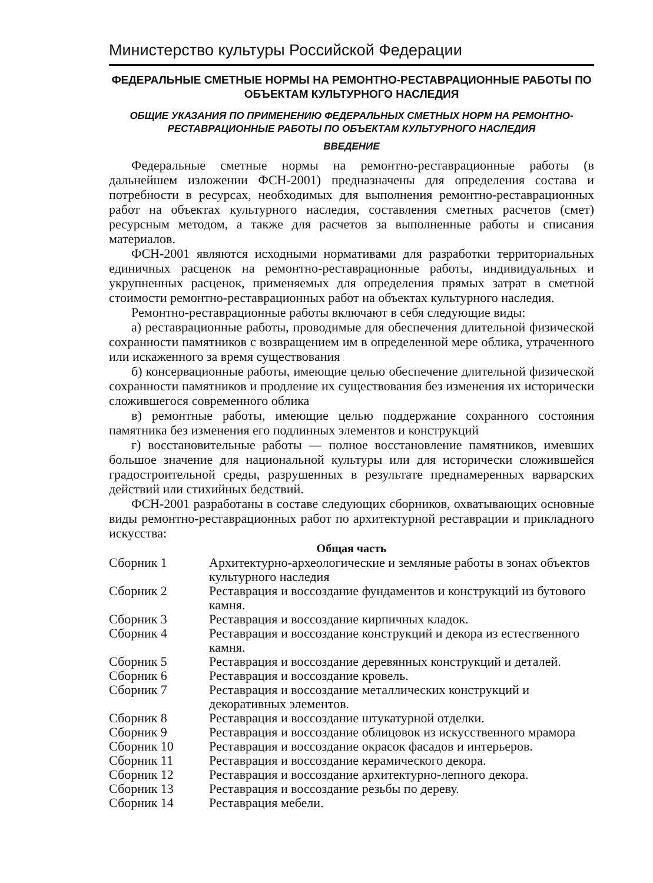Министерство культуры Российской Федерации
ФЕДЕРАЛЬНЫЕ СМЕТНЫЕ НОРМЫ НА РЕМОНТНО-РЕСТАВРАЦИОННЫЕ РАБОТЫ ПО ОБЪЕКТАМ КУЛЬТУРНОГО НАСЛЕДИЯ
ОБЩИЕ УКАЗАНИЯ ПО ПРИМЕНЕНИЮ ФЕДЕРАЛЬНЫХ СМЕТНЫХ НОРМ НА РЕМОНТНО-РЕСТАВРАЦИОННЫЕ РАБОТЫ ПО ОБЪЕКТАМ КУЛЬТУРНОГО НАСЛЕДИЯ
ВВЕДЕНИЕ
Федеральные сметные нормы на ремонтно-реставрационные работы (в дальнейшем изложении ФСН-2001) предназначены для определения состава и потребности в ресурсах, необходимых для выполнения ремонтно-реставрационных работ на объектах культурного наследия, составления сметных расчетов (смет) ресурсным методом, а также для расчетов за выполненные работы и списания материалов.
ФСН-2001 являются исходными нормативами для разработки территориальных единичных расценок на ремонтно-реставрационные работы, индивидуальных и укрупненных расценок, применяемых для определения прямых затрат в сметной стоимости ремонтно-реставрационных работ на объектах культурного наследия.
Ремонтно-реставрационные работы включают в себя следующие виды:
а) реставрационные работы, проводимые для обеспечения длительной физической сохранности памятников с возвращением им в определенной мере облика, утраченного или искаженного за время существования
б) консервационные работы, имеющие целью обеспечение длительной физической сохранности памятников и продление их существования без изменения их исторически сложившегося современного облика
в) ремонтные работы, имеющие целью поддержание сохранного состояния памятника без изменения его подлинных элементов и конструкций
г) восстановительные работы — полное восстановление памятников, имевших большое значение для национальной культуры или для исторически сложившейся градостроительной среды, разрушенных в результате преднамеренных варварских действий или стихийных бедствий.
ФСН-2001 разработаны в составе следующих сборников, охватывающих основные виды ремонтно-реставрационных работ по архитектурной реставрации и прикладного искусства:
| Общая часть | |
| --- | --- |
| Сборник 1 | Архитектурно-археологические и земляные работы в зонах объектов культурного наследия |
| Сборник 2 | Реставрация и воссоздание фундаментов и конструкций из бутового камня. |
| Сборник 3 | Реставрация и воссоздание кирпичных кладок. |
| Сборник 4 | Реставрация и воссоздание конструкций и декора из естественного камня. |
| Сборник 5 | Реставрация и воссоздание деревянных конструкций и деталей. |
| Сборник 6 | Реставрация и воссоздание кровель. |
| Сборник 7 | Реставрация и воссоздание металлических конструкций и декоративных элементов. |
| Сборник 8 | Реставрация и воссоздание штукатурной отделки. |
| Сборник 9 | Реставрация и воссоздание облицовок из искусственного мрамора |
| Сборник 10 | Реставрация и воссоздание окрасок фасадов и интерьеров. |
| Сборник 11 | Реставрация и воссоздание керамического декора. |
| Сборник 12 | Реставрация и воссоздание архитектурно-лепного декора. |
| Сборник 13 | Реставрация и воссоздание резьбы по дереву. |
| Сборник 14 | Реставрация мебели. |